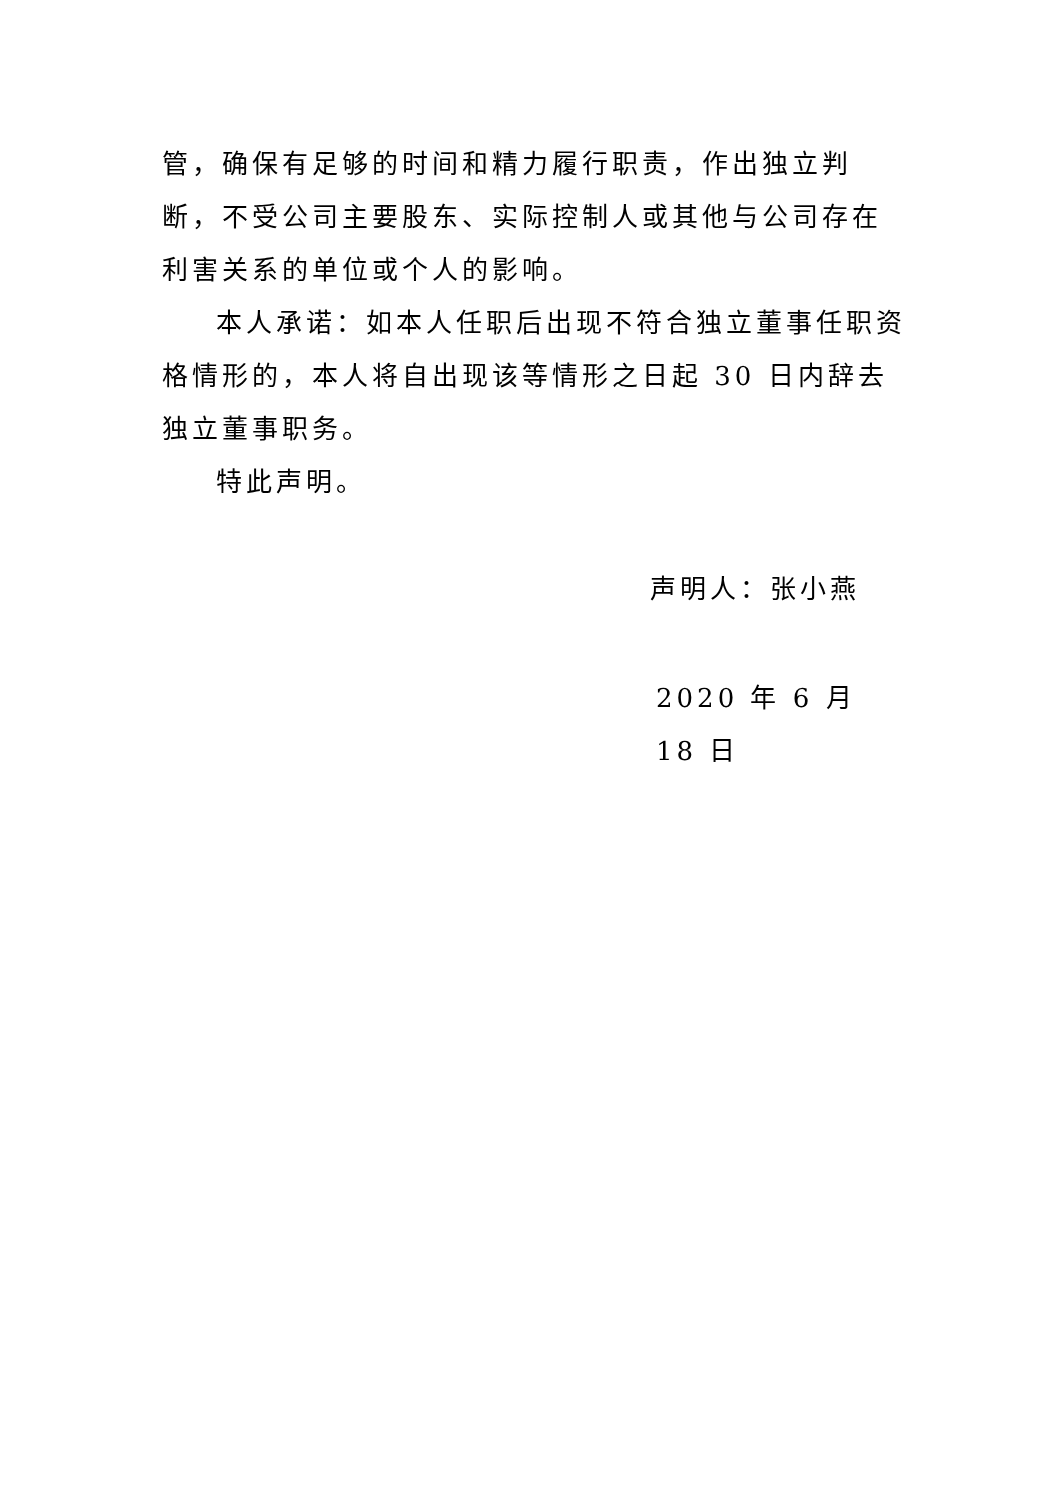管，确保有足够的时间和精力履行职责，作出独立判断，不受公司主要股东、实际控制人或其他与公司存在利害关系的单位或个人的影响。
本人承诺：如本人任职后出现不符合独立董事任职资格情形的，本人将自出现该等情形之日起 30 日内辞去独立董事职务。
特此声明。
声明人：张小燕
2020 年 6 月 18 日